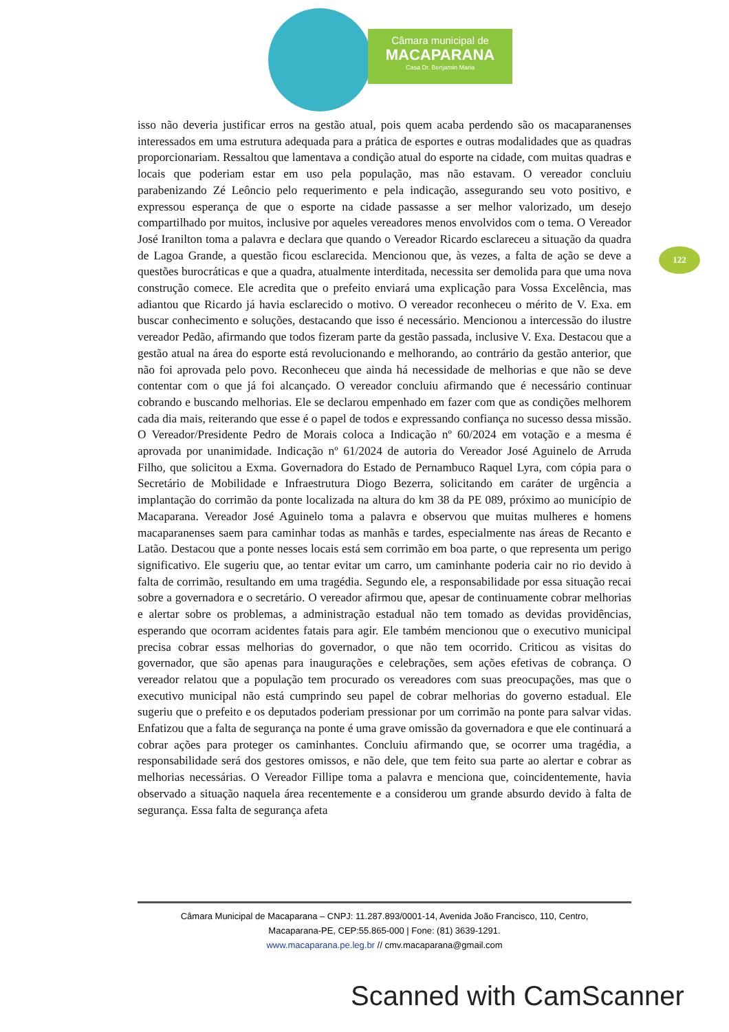Câmara municipal de
MACAPARANA
Casa Dr. Benjamin Maria
122
isso não deveria justificar erros na gestão atual, pois quem acaba perdendo são os macaparanenses interessados em uma estrutura adequada para a prática de esportes e outras modalidades que as quadras proporcionariam. Ressaltou que lamentava a condição atual do esporte na cidade, com muitas quadras e locais que poderiam estar em uso pela população, mas não estavam. O vereador concluiu parabenizando Zé Leôncio pelo requerimento e pela indicação, assegurando seu voto positivo, e expressou esperança de que o esporte na cidade passasse a ser melhor valorizado, um desejo compartilhado por muitos, inclusive por aqueles vereadores menos envolvidos com o tema. O Vereador José Iranilton toma a palavra e declara que quando o Vereador Ricardo esclareceu a situação da quadra de Lagoa Grande, a questão ficou esclarecida. Mencionou que, às vezes, a falta de ação se deve a questões burocráticas e que a quadra, atualmente interditada, necessita ser demolida para que uma nova construção comece. Ele acredita que o prefeito enviará uma explicação para Vossa Excelência, mas adiantou que Ricardo já havia esclarecido o motivo. O vereador reconheceu o mérito de V. Exa. em buscar conhecimento e soluções, destacando que isso é necessário. Mencionou a intercessão do ilustre vereador Pedão, afirmando que todos fizeram parte da gestão passada, inclusive V. Exa. Destacou que a gestão atual na área do esporte está revolucionando e melhorando, ao contrário da gestão anterior, que não foi aprovada pelo povo. Reconheceu que ainda há necessidade de melhorias e que não se deve contentar com o que já foi alcançado. O vereador concluiu afirmando que é necessário continuar cobrando e buscando melhorias. Ele se declarou empenhado em fazer com que as condições melhorem cada dia mais, reiterando que esse é o papel de todos e expressando confiança no sucesso dessa missão. O Vereador/Presidente Pedro de Morais coloca a Indicação nº 60/2024 em votação e a mesma é aprovada por unanimidade. Indicação nº 61/2024 de autoria do Vereador José Aguinelo de Arruda Filho, que solicitou a Exma. Governadora do Estado de Pernambuco Raquel Lyra, com cópia para o Secretário de Mobilidade e Infraestrutura Diogo Bezerra, solicitando em caráter de urgência a implantação do corrimão da ponte localizada na altura do km 38 da PE 089, próximo ao município de Macaparana. Vereador José Aguinelo toma a palavra e observou que muitas mulheres e homens macaparanenses saem para caminhar todas as manhãs e tardes, especialmente nas áreas de Recanto e Latão. Destacou que a ponte nesses locais está sem corrimão em boa parte, o que representa um perigo significativo. Ele sugeriu que, ao tentar evitar um carro, um caminhante poderia cair no rio devido à falta de corrimão, resultando em uma tragédia. Segundo ele, a responsabilidade por essa situação recai sobre a governadora e o secretário. O vereador afirmou que, apesar de continuamente cobrar melhorias e alertar sobre os problemas, a administração estadual não tem tomado as devidas providências, esperando que ocorram acidentes fatais para agir. Ele também mencionou que o executivo municipal precisa cobrar essas melhorias do governador, o que não tem ocorrido. Criticou as visitas do governador, que são apenas para inaugurações e celebrações, sem ações efetivas de cobrança. O vereador relatou que a população tem procurado os vereadores com suas preocupações, mas que o executivo municipal não está cumprindo seu papel de cobrar melhorias do governo estadual. Ele sugeriu que o prefeito e os deputados poderiam pressionar por um corrimão na ponte para salvar vidas. Enfatizou que a falta de segurança na ponte é uma grave omissão da governadora e que ele continuará a cobrar ações para proteger os caminhantes. Concluiu afirmando que, se ocorrer uma tragédia, a responsabilidade será dos gestores omissos, e não dele, que tem feito sua parte ao alertar e cobrar as melhorias necessárias. O Vereador Fillipe toma a palavra e menciona que, coincidentemente, havia observado a situação naquela área recentemente e a considerou um grande absurdo devido à falta de segurança. Essa falta de segurança afeta
Câmara Municipal de Macaparana – CNPJ: 11.287.893/0001-14, Avenida João Francisco, 110, Centro,
Macaparana-PE, CEP:55.865-000 | Fone: (81) 3639-1291.
www.macaparana.pe.leg.br // cmv.macaparana@gmail.com
Scanned with CamScanner